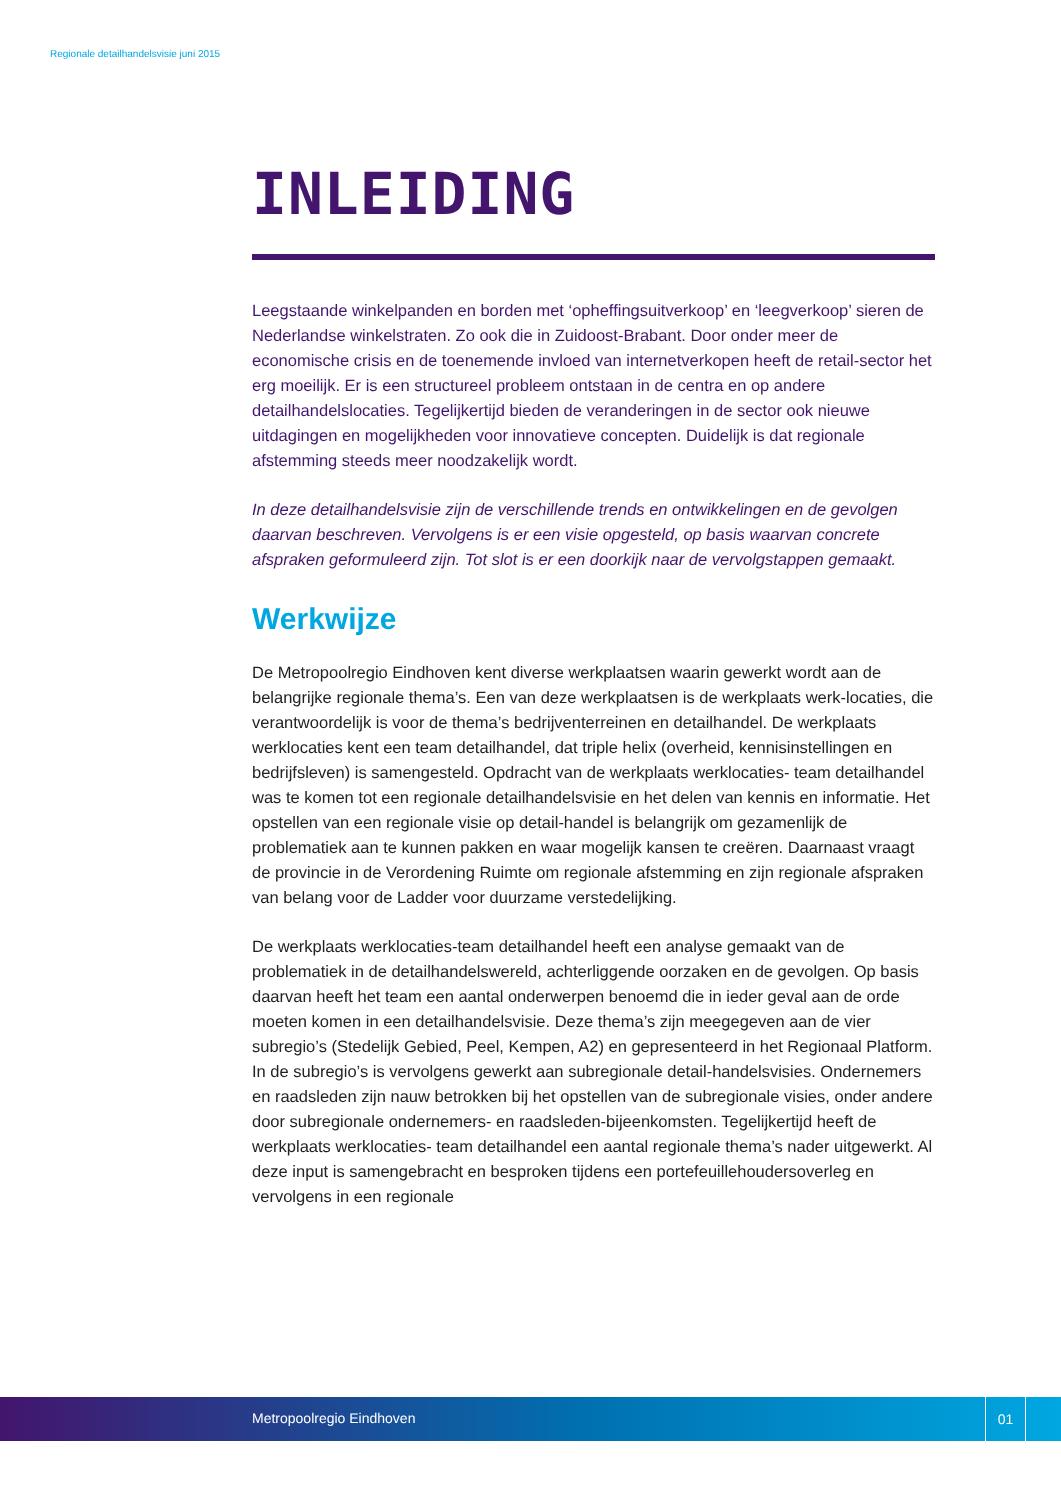Regionale detailhandelsvisie juni 2015
INLEIDING
Leegstaande winkelpanden en borden met ‘opheffingsuitverkoop’ en ‘leegverkoop’ sieren de Nederlandse winkelstraten. Zo ook die in Zuidoost-Brabant. Door onder meer de economische crisis en de toenemende invloed van internetverkopen heeft de retail-sector het erg moeilijk. Er is een structureel probleem ontstaan in de centra en op andere detailhandelslocaties. Tegelijkertijd bieden de veranderingen in de sector ook nieuwe uitdagingen en mogelijkheden voor innovatieve concepten. Duidelijk is dat regionale afstemming steeds meer noodzakelijk wordt.
In deze detailhandelsvisie zijn de verschillende trends en ontwikkelingen en de gevolgen daarvan beschreven. Vervolgens is er een visie opgesteld, op basis waarvan concrete afspraken geformuleerd zijn. Tot slot is er een doorkijk naar de vervolgstappen gemaakt.
Werkwijze
De Metropoolregio Eindhoven kent diverse werkplaatsen waarin gewerkt wordt aan de belangrijke regionale thema’s. Een van deze werkplaatsen is de werkplaats werk-locaties, die verantwoordelijk is voor de thema’s bedrijventerreinen en detailhandel. De werkplaats werklocaties kent een team detailhandel, dat triple helix (overheid, kennisinstellingen en bedrijfsleven) is samengesteld. Opdracht van de werkplaats werklocaties- team detailhandel was te komen tot een regionale detailhandelsvisie en het delen van kennis en informatie. Het opstellen van een regionale visie op detail-handel is belangrijk om gezamenlijk de problematiek aan te kunnen pakken en waar mogelijk kansen te creëren. Daarnaast vraagt de provincie in de Verordening Ruimte om regionale afstemming en zijn regionale afspraken van belang voor de Ladder voor duurzame verstedelijking.
De werkplaats werklocaties-team detailhandel heeft een analyse gemaakt van de problematiek in de detailhandelswereld, achterliggende oorzaken en de gevolgen. Op basis daarvan heeft het team een aantal onderwerpen benoemd die in ieder geval aan de orde moeten komen in een detailhandelsvisie. Deze thema’s zijn meegegeven aan de vier subregio’s (Stedelijk Gebied, Peel, Kempen, A2) en gepresenteerd in het Regionaal Platform. In de subregio’s is vervolgens gewerkt aan subregionale detail-handelsvisies. Ondernemers en raadsleden zijn nauw betrokken bij het opstellen van de subregionale visies, onder andere door subregionale ondernemers- en raadsleden-bijeenkomsten. Tegelijkertijd heeft de werkplaats werklocaties- team detailhandel een aantal regionale thema’s nader uitgewerkt. Al deze input is samengebracht en besproken tijdens een portefeuillehoudersoverleg en vervolgens in een regionale
Metropoolregio Eindhoven
01